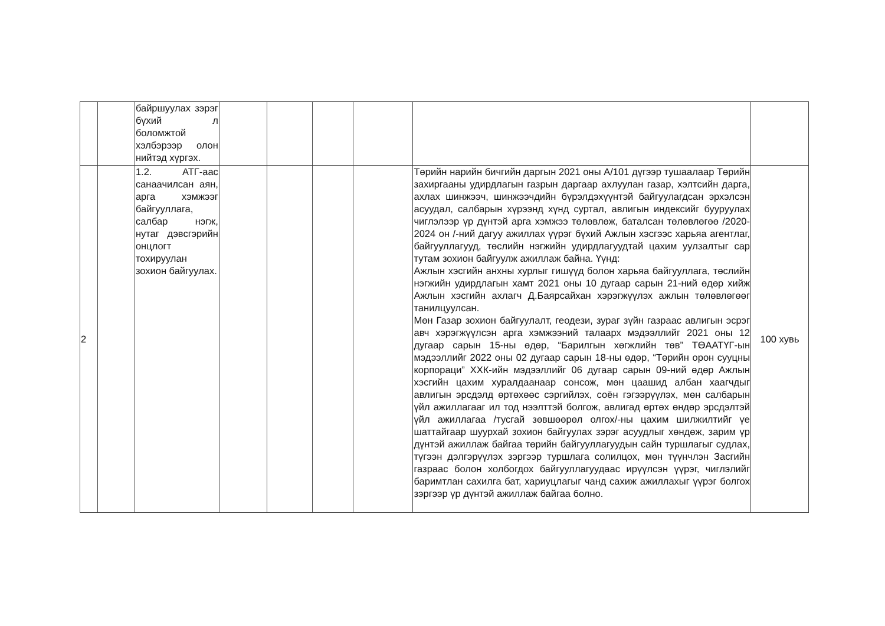| | | байршуулах зэрэг бүхий л боломжтой хэлбэрээр олон нийтэд хүргэх. | | | | | | |
| 2 | | 1.2. АТГ-аас санаачилсан аян, арга хэмжээг байгууллага, салбар нэгж, нутаг дэвсгэрийн онцлогт тохируулан зохион байгуулах. | | | | | Төрийн нарийн бичгийн даргын 2021 оны А/101 дүгээр тушаалаар Төрийн захиргааны удирдлагын газрын даргаар ахлуулан газар, хэлтсийн дарга, ахлах шинжээч, шинжээчдийн бүрэлдэхүүнтэй байгуулагдсан эрхэлсэн асуудал, салбарын хүрээнд хүнд суртал, авлигын индексийг бууруулах чиглэлээр үр дүнтэй арга хэмжээ төлөвлөж, баталсан төлөвлөгөө /2020-2024 он /-ний дагуу ажиллах үүрэг бүхий Ажлын хэсгээс харьяа агентлаг, байгууллагууд, төслийн нэгжийн удирдлагуудтай цахим уулзалтыг сар тутам зохион байгуулж ажиллаж байна. Үүнд: Ажлын хэсгийн анхны хурлыг гишүүд болон харьяа байгууллага, төслийн нэгжийн удирдлагын хамт 2021 оны 10 дугаар сарын 21-ний өдөр хийж Ажлын хэсгийн ахлагч Д.Баярсайхан хэрэгжүүлэх ажлын төлөвлөгөөг танилцуулсан. Мөн Газар зохион байгуулалт, геодези, зураг зүйн газраас авлигын эсрэг авч хэрэгжүүлсэн арга хэмжээний талаарх мэдээллийг 2021 оны 12 дугаар сарын 15-ны өдөр, “Барилгын хөгжлийн төв” ТӨААТҮГ-ын мэдээллийг 2022 оны 02 дугаар сарын 18-ны өдөр, “Төрийн орон сууцны корпораци” ХХК-ийн мэдээллийг 06 дугаар сарын 09-ний өдөр Ажлын хэсгийн цахим хуралдаанаар сонсож, мөн цаашид албан хаагчдыг авлигын эрсдэлд өртөхөөс сэргийлэх, соён гэгээрүүлэх, мөн салбарын үйл ажиллагааг ил тод нээлттэй болгож, авлигад өртөх өндөр эрсдэлтэй үйл ажиллагаа /тусгай зөвшөөрөл олгох/-ны цахим шилжилтийг үе шаттайгаар шуурхай зохион байгуулах зэрэг асуудлыг хөндөж, зарим үр дүнтэй ажиллаж байгаа төрийн байгууллагуудын сайн туршлагыг судлах, түгээн дэлгэрүүлэх зэргээр туршлага солилцох, мөн түүнчлэн Засгийн газраас болон холбогдох байгууллагуудаас ирүүлсэн үүрэг, чиглэлийг баримтлан сахилга бат, хариуцлагыг чанд сахиж ажиллахыг үүрэг болгох зэргээр үр дүнтэй ажиллаж байгаа болно. | 100 хувь |